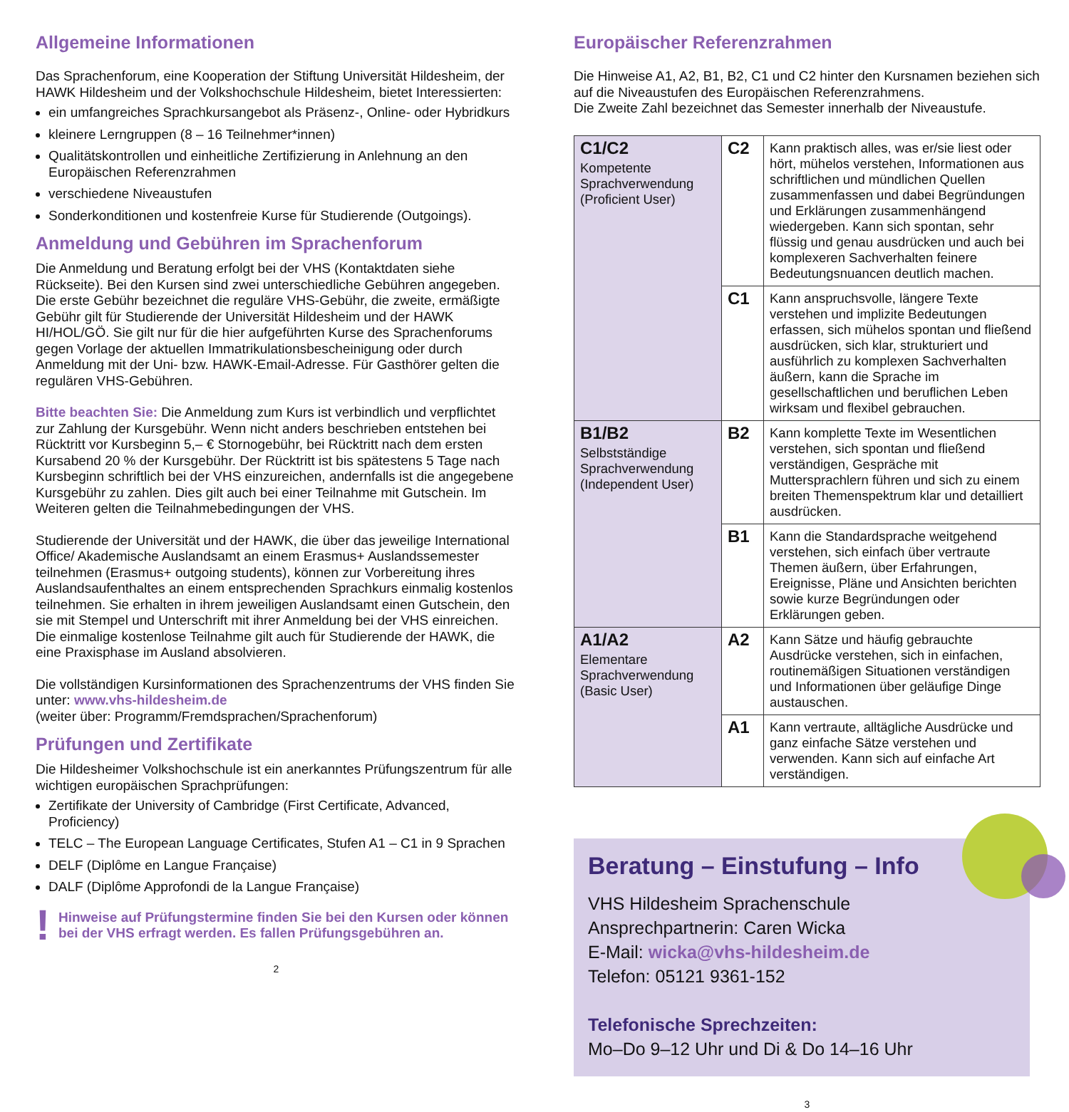Allgemeine Informationen
Das Sprachenforum, eine Kooperation der Stiftung Universität Hildesheim, der HAWK Hildesheim und der Volkshochschule Hildesheim, bietet Interessierten:
ein umfangreiches Sprachkursangebot als Präsenz-, Online- oder Hybridkurs
kleinere Lerngruppen (8 – 16 Teilnehmer*innen)
Qualitätskontrollen und einheitliche Zertifizierung in Anlehnung an den Europäischen Referenzrahmen
verschiedene Niveaustufen
Sonderkonditionen und kostenfreie Kurse für Studierende (Outgoings).
Anmeldung und Gebühren im Sprachenforum
Die Anmeldung und Beratung erfolgt bei der VHS (Kontaktdaten siehe Rückseite). Bei den Kursen sind zwei unterschiedliche Gebühren angegeben. Die erste Gebühr bezeichnet die reguläre VHS-Gebühr, die zweite, ermäßigte Gebühr gilt für Studierende der Universität Hildesheim und der HAWK HI/HOL/GÖ. Sie gilt nur für die hier aufgeführten Kurse des Sprachenforums gegen Vorlage der aktuellen Immatrikulationsbescheinigung oder durch Anmeldung mit der Uni- bzw. HAWK-Email-Adresse. Für Gasthörer gelten die regulären VHS-Gebühren.
Bitte beachten Sie: Die Anmeldung zum Kurs ist verbindlich und verpflichtet zur Zahlung der Kursgebühr. Wenn nicht anders beschrieben entstehen bei Rücktritt vor Kursbeginn 5,– € Stornogebühr, bei Rücktritt nach dem ersten Kursabend 20 % der Kursgebühr. Der Rücktritt ist bis spätestens 5 Tage nach Kursbeginn schriftlich bei der VHS einzureichen, andernfalls ist die angegebene Kursgebühr zu zahlen. Dies gilt auch bei einer Teilnahme mit Gutschein. Im Weiteren gelten die Teilnahmebedingungen der VHS.
Studierende der Universität und der HAWK, die über das jeweilige International Office/ Akademische Auslandsamt an einem Erasmus+ Auslandssemester teilnehmen (Erasmus+ outgoing students), können zur Vorbereitung ihres Auslandsaufenthaltes an einem entsprechenden Sprachkurs einmalig kostenlos teilnehmen. Sie erhalten in ihrem jeweiligen Auslandsamt einen Gutschein, den sie mit Stempel und Unterschrift mit ihrer Anmeldung bei der VHS einreichen. Die einmalige kostenlose Teilnahme gilt auch für Studierende der HAWK, die eine Praxisphase im Ausland absolvieren.
Die vollständigen Kursinformationen des Sprachenzentrums der VHS finden Sie unter: www.vhs-hildesheim.de
(weiter über: Programm/Fremdsprachen/Sprachenforum)
Prüfungen und Zertifikate
Die Hildesheimer Volkshochschule ist ein anerkanntes Prüfungszentrum für alle wichtigen europäischen Sprachprüfungen:
Zertifikate der University of Cambridge (First Certificate, Advanced, Proficiency)
TELC – The European Language Certificates, Stufen A1 – C1 in 9 Sprachen
DELF (Diplôme en Langue Française)
DALF (Diplôme Approfondi de la Langue Française)
! Hinweise auf Prüfungstermine finden Sie bei den Kursen oder können bei der VHS erfragt werden. Es fallen Prüfungsgebühren an.
2
Europäischer Referenzrahmen
Die Hinweise A1, A2, B1, B2, C1 und C2 hinter den Kursnamen beziehen sich auf die Niveaustufen des Europäischen Referenzrahmens.
Die Zweite Zahl bezeichnet das Semester innerhalb der Niveaustufe.
| C1/C2 Kompetente Sprachverwendung (Proficient User) | C2 | Kann praktisch alles, was er/sie liest oder hört, mühelos verstehen, Informationen aus schriftlichen und mündlichen Quellen zusammenfassen und dabei Begründungen und Erklärungen zusammenhängend wiedergeben. Kann sich spontan, sehr flüssig und genau ausdrücken und auch bei komplexeren Sachverhalten feinere Bedeutungsnuancen deutlich machen. |
| | C1 | Kann anspruchsvolle, längere Texte verstehen und implizite Bedeutungen erfassen, sich mühelos spontan und fließend ausdrücken, sich klar, strukturiert und ausführlich zu komplexen Sachverhalten äußern, kann die Sprache im gesellschaftlichen und beruflichen Leben wirksam und flexibel gebrauchen. |
| B1/B2 Selbstständige Sprachverwendung (Independent User) | B2 | Kann komplette Texte im Wesentlichen verstehen, sich spontan und fließend verständigen, Gespräche mit Muttersprachlern führen und sich zu einem breiten Themenspektrum klar und detailliert ausdrücken. |
| | B1 | Kann die Standardsprache weitgehend verstehen, sich einfach über vertraute Themen äußern, über Erfahrungen, Ereignisse, Pläne und Ansichten berichten sowie kurze Begründungen oder Erklärungen geben. |
| A1/A2 Elementare Sprachverwendung (Basic User) | A2 | Kann Sätze und häufig gebrauchte Ausdrücke verstehen, sich in einfachen, routinemäßigen Situationen verständigen und Informationen über geläufige Dinge austauschen. |
| | A1 | Kann vertraute, alltägliche Ausdrücke und ganz einfache Sätze verstehen und verwenden. Kann sich auf einfache Art verständigen. |
Beratung – Einstufung – Info
VHS Hildesheim Sprachenschule
Ansprechpartnerin: Caren Wicka
E-Mail: wicka@vhs-hildesheim.de
Telefon: 05121 9361-152
Telefonische Sprechzeiten:
Mo–Do 9–12 Uhr und Di & Do 14–16 Uhr
3